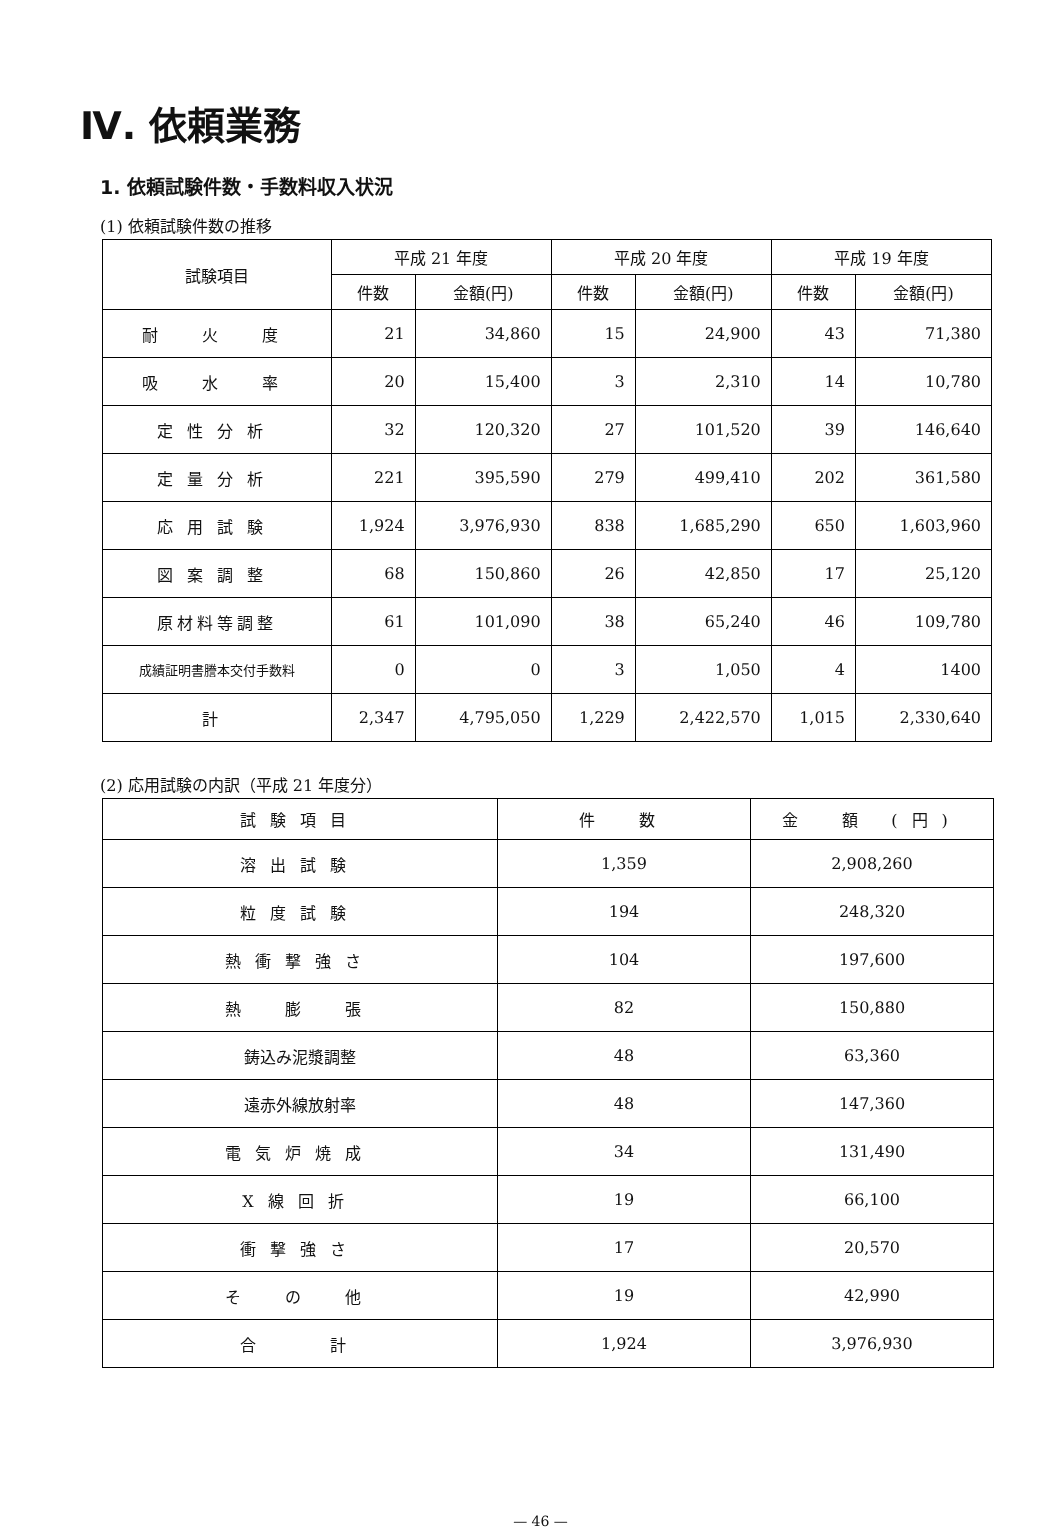Ⅳ. 依頼業務
1. 依頼試験件数・手数料収入状況
(1) 依頼試験件数の推移
| 試験項目 | 平成 21 年度 | | 平成 20 年度 | | 平成 19 年度 | |
| --- | --- | --- | --- | --- | --- | --- |
| | 件数 | 金額(円) | 件数 | 金額(円) | 件数 | 金額(円) |
| 耐 火 度 | 21 | 34,860 | 15 | 24,900 | 43 | 71,380 |
| 吸 水 率 | 20 | 15,400 | 3 | 2,310 | 14 | 10,780 |
| 定性分析 | 32 | 120,320 | 27 | 101,520 | 39 | 146,640 |
| 定量分析 | 221 | 395,590 | 279 | 499,410 | 202 | 361,580 |
| 応用試験 | 1,924 | 3,976,930 | 838 | 1,685,290 | 650 | 1,603,960 |
| 図案調整 | 68 | 150,860 | 26 | 42,850 | 17 | 25,120 |
| 原材料等調整 | 61 | 101,090 | 38 | 65,240 | 46 | 109,780 |
| 成績証明書謄本交付手数料 | 0 | 0 | 3 | 1,050 | 4 | 1400 |
| 計 | 2,347 | 4,795,050 | 1,229 | 2,422,570 | 1,015 | 2,330,640 |
(2) 応用試験の内訳（平成 21 年度分）
| 試験項目 | 件 数 | 金 額 (円) |
| --- | --- | --- |
| 溶出試験 | 1,359 | 2,908,260 |
| 粒度試験 | 194 | 248,320 |
| 熱衝撃強さ | 104 | 197,600 |
| 熱 膨 張 | 82 | 150,880 |
| 鋳込み泥漿調整 | 48 | 63,360 |
| 遠赤外線放射率 | 48 | 147,360 |
| 電気炉焼成 | 34 | 131,490 |
| X線回折 | 19 | 66,100 |
| 衝撃強さ | 17 | 20,570 |
| そ の 他 | 19 | 42,990 |
| 合 計 | 1,924 | 3,976,930 |
— 46 —